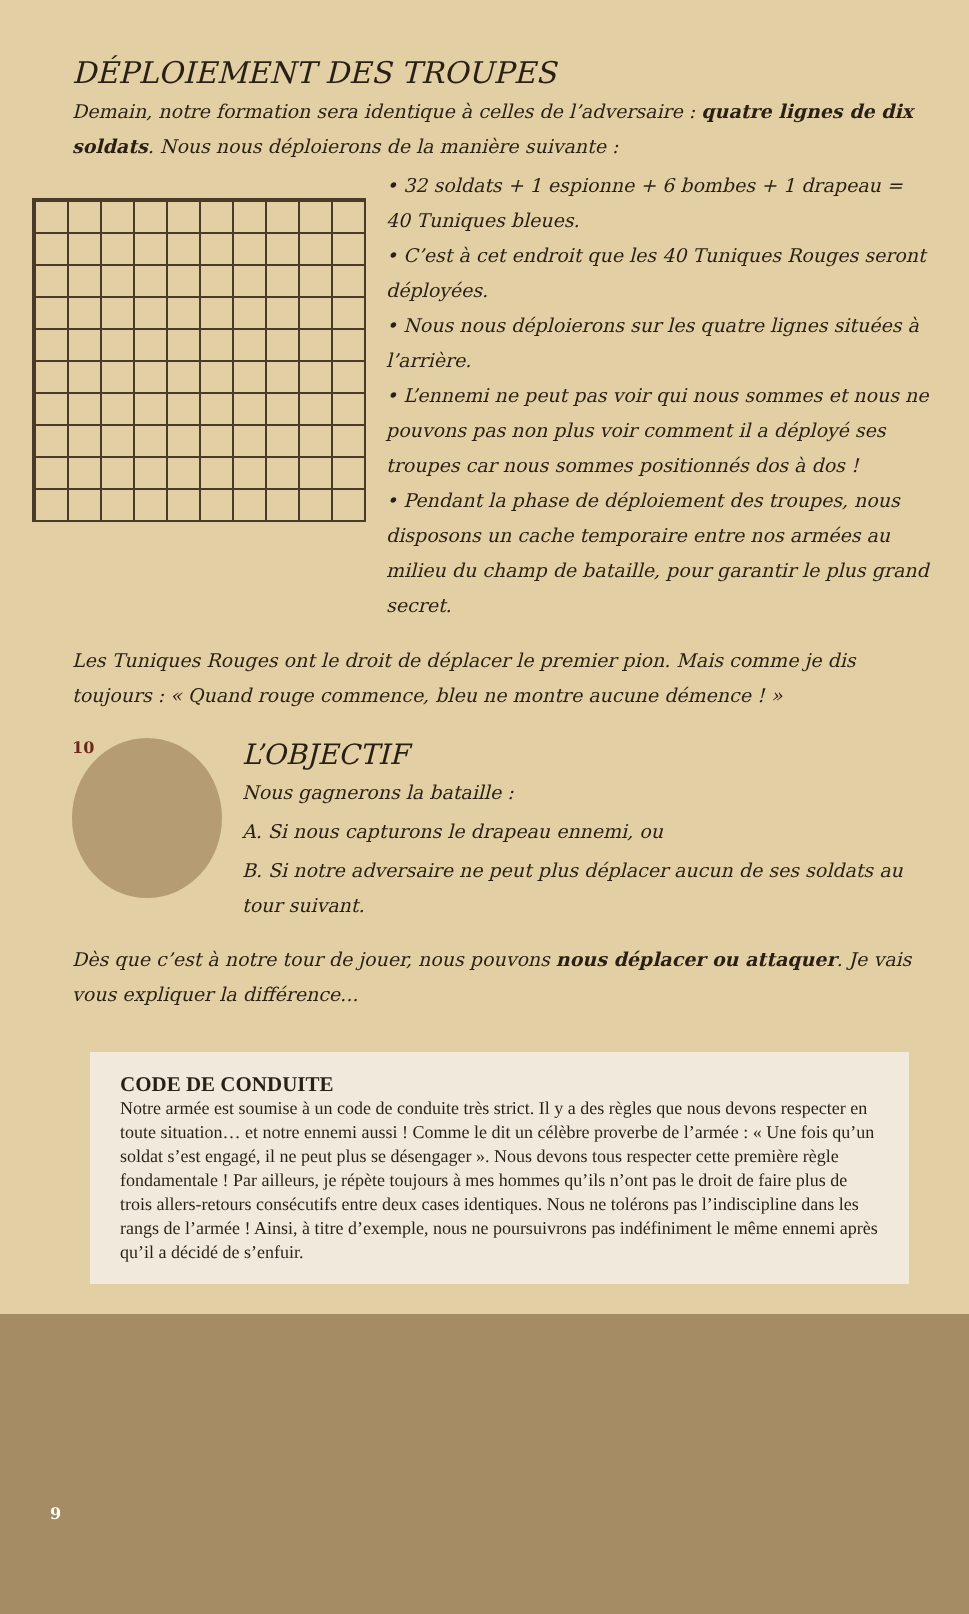DÉPLOIEMENT DES TROUPES
Demain, notre formation sera identique à celles de l’adversaire : quatre lignes de dix soldats. Nous nous déploierons de la manière suivante :
• 32 soldats + 1 espionne + 6 bombes + 1 drapeau = 40 Tuniques bleues.
• C’est à cet endroit que les 40 Tuniques Rouges seront déployées.
• Nous nous déploierons sur les quatre lignes situées à l’arrière.
• L’ennemi ne peut pas voir qui nous sommes et nous ne pouvons pas non plus voir comment il a déployé ses troupes car nous sommes positionnés dos à dos !
• Pendant la phase de déploiement des troupes, nous disposons un cache temporaire entre nos armées au milieu du champ de bataille, pour garantir le plus grand secret.
Les Tuniques Rouges ont le droit de déplacer le premier pion. Mais comme je dis toujours : « Quand rouge commence, bleu ne montre aucune démence ! »
10
L’OBJECTIF
Nous gagnerons la bataille :
A. Si nous capturons le drapeau ennemi, ou
B. Si notre adversaire ne peut plus déplacer aucun de ses soldats au tour suivant.
Dès que c’est à notre tour de jouer, nous pouvons nous déplacer ou attaquer. Je vais vous expliquer la différence...
CODE DE CONDUITE
Notre armée est soumise à un code de conduite très strict. Il y a des règles que nous devons respecter en toute situation… et notre ennemi aussi ! Comme le dit un célèbre proverbe de l’armée : « Une fois qu’un soldat s’est engagé, il ne peut plus se désengager ». Nous devons tous respecter cette première règle fondamentale ! Par ailleurs, je répète toujours à mes hommes qu’ils n’ont pas le droit de faire plus de trois allers-retours consécutifs entre deux cases identiques. Nous ne tolérons pas l’indiscipline dans les rangs de l’armée ! Ainsi, à titre d’exemple, nous ne poursuivrons pas indéfiniment le même ennemi après qu’il a décidé de s’enfuir.
9